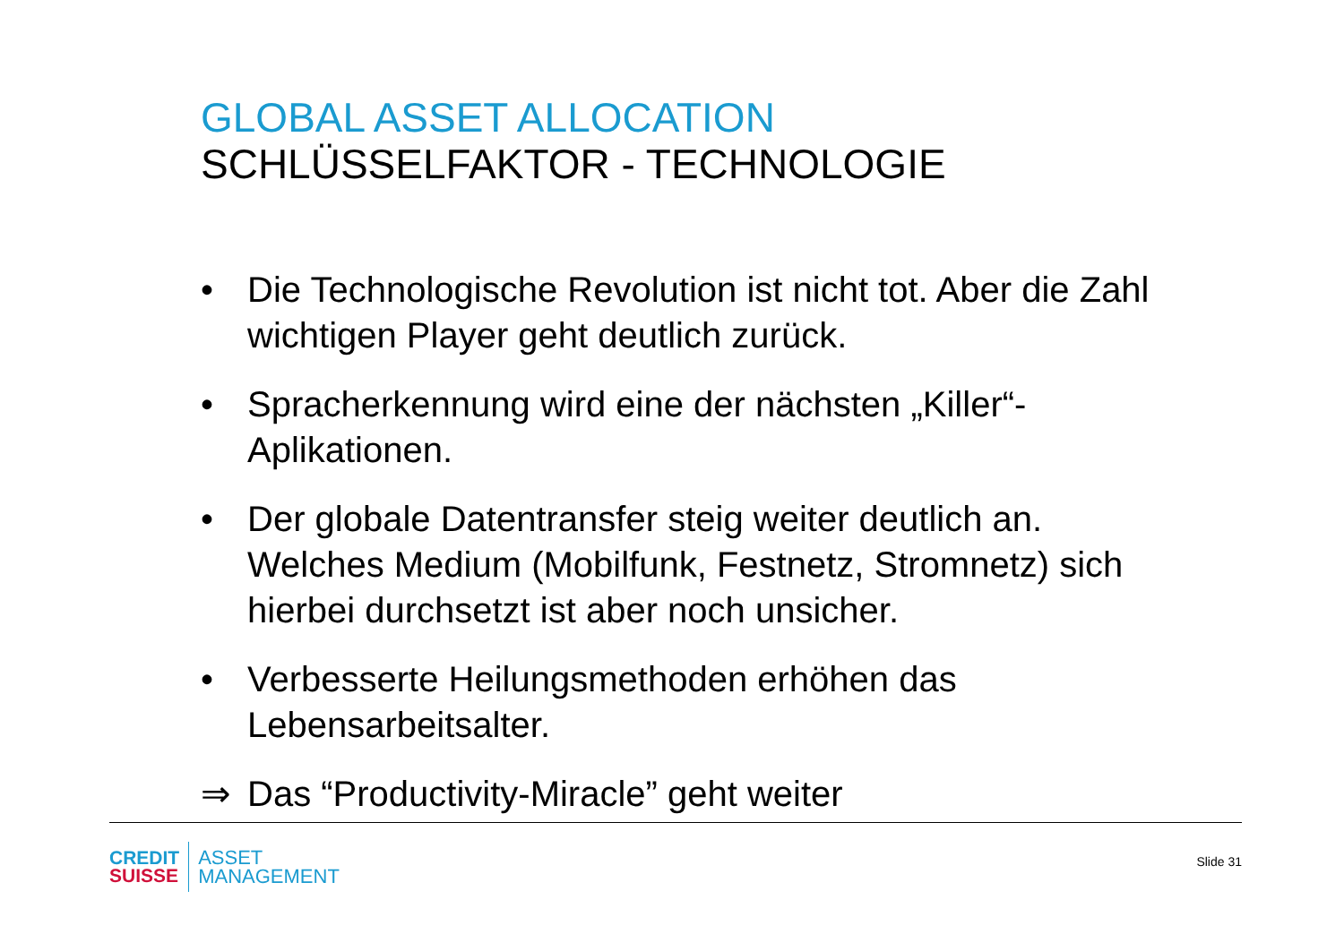GLOBAL ASSET ALLOCATION
SCHLÜSSELFAKTOR - TECHNOLOGIE
• Die Technologische Revolution ist nicht tot. Aber die Zahl wichtigen Player geht deutlich zurück.
• Spracherkennung wird eine der nächsten „Killer“-Aplikationen.
• Der globale Datentransfer steig weiter deutlich an. Welches Medium (Mobilfunk, Festnetz, Stromnetz) sich hierbei durchsetzt ist aber noch unsicher.
• Verbesserte Heilungsmethoden erhöhen das Lebensarbeitsalter.
⇒ Das “Productivity-Miracle” geht weiter
CREDIT
SUISSE
ASSET
MANAGEMENT
Slide 31